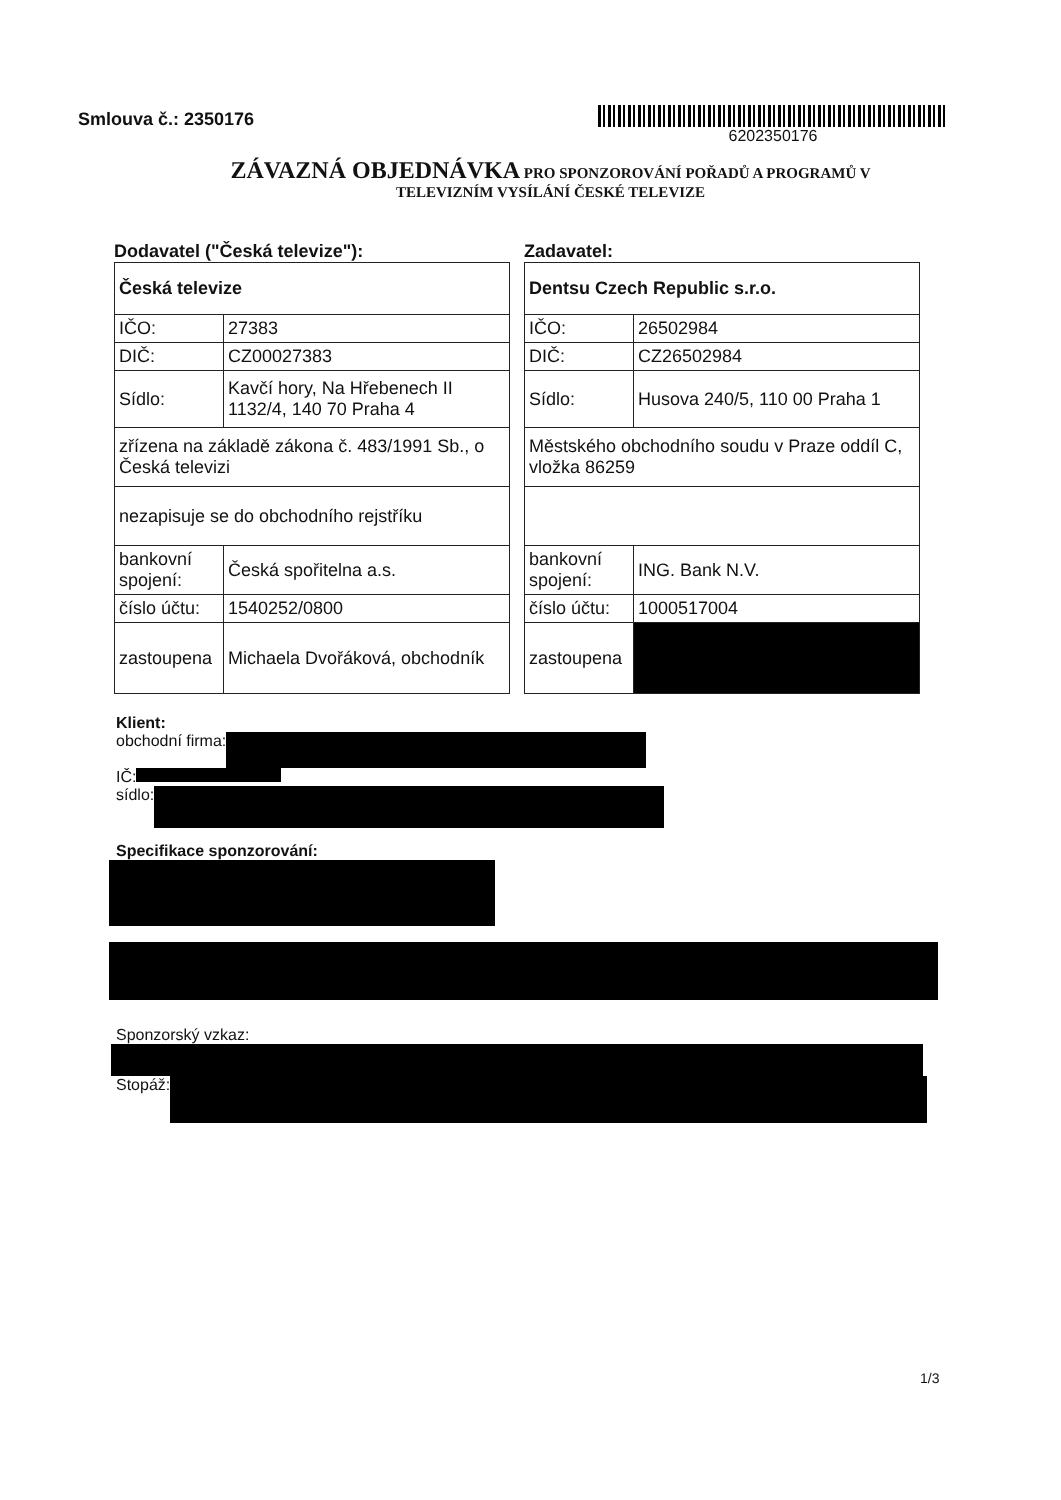Smlouva č.: 2350176
6202350176
ZÁVAZNÁ OBJEDNÁVKA PRO SPONZOROVÁNÍ POŘADŮ A PROGRAMŮ V
TELEVIZNÍM VYSÍLÁNÍ ČESKÉ TELEVIZE
Dodavatel ("Česká televize"):
| Česká televize | |
| IČO: | 27383 |
| DIČ: | CZ00027383 |
| Sídlo: | Kavčí hory, Na Hřebenech II 1132/4, 140 70 Praha 4 |
| zřízena na základě zákona č. 483/1991 Sb., o Česká televizi | |
| nezapisuje se do obchodního rejstříku | |
| bankovní spojení: | Česká spořitelna a.s. |
| číslo účtu: | 1540252/0800 |
| zastoupena | Michaela Dvořáková, obchodník |
Zadavatel:
| Dentsu Czech Republic s.r.o. | |
| IČO: | 26502984 |
| DIČ: | CZ26502984 |
| Sídlo: | Husova 240/5, 110 00 Praha 1 |
| Městského obchodního soudu v Praze oddíl C, vložka 86259 | |
| bankovní spojení: | ING. Bank N.V. |
| číslo účtu: | 1000517004 |
| zastoupena | |
Klient:
obchodní firma:
IČ:
sídlo:
Specifikace sponzorování:
Sponzorský vzkaz:
Stopáž:
1/3